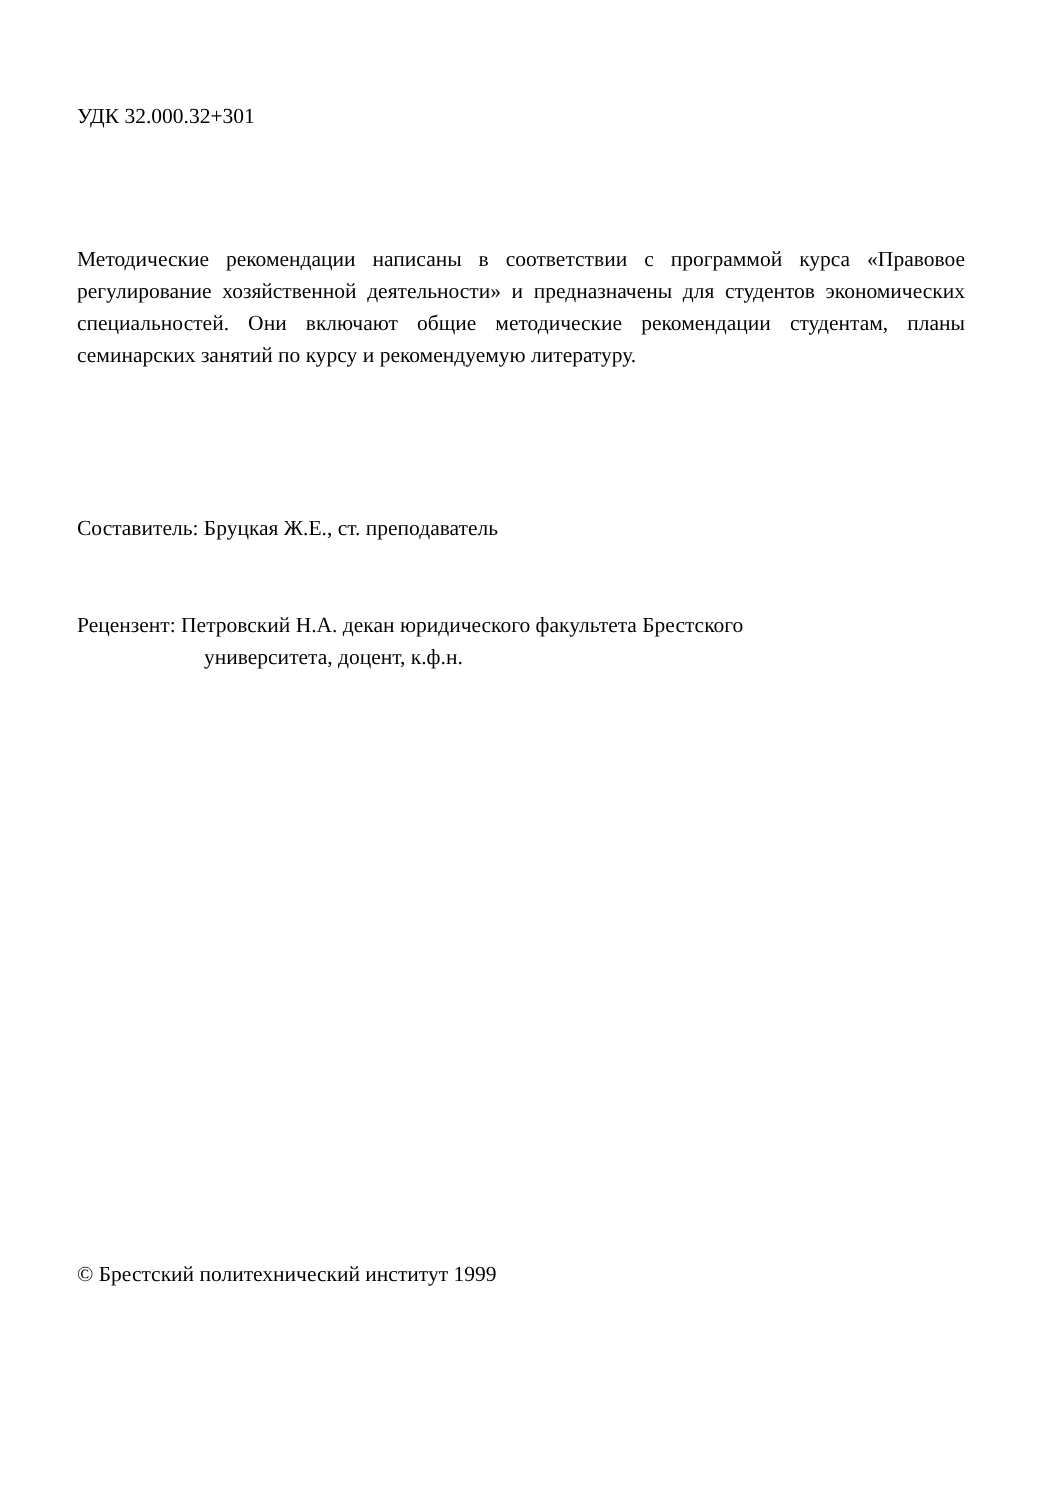УДК 32.000.32+301
Методические рекомендации написаны в соответствии с программой курса «Правовое регулирование хозяйственной деятельности» и предназначены для студентов экономических специальностей. Они включают общие методические рекомендации студентам, планы семинарских занятий по курсу и рекомендуемую литературу.
Составитель: Бруцкая Ж.Е., ст. преподаватель
Рецензент: Петровский Н.А. декан юридического факультета Брестского
университета, доцент, к.ф.н.
© Брестский политехнический институт 1999